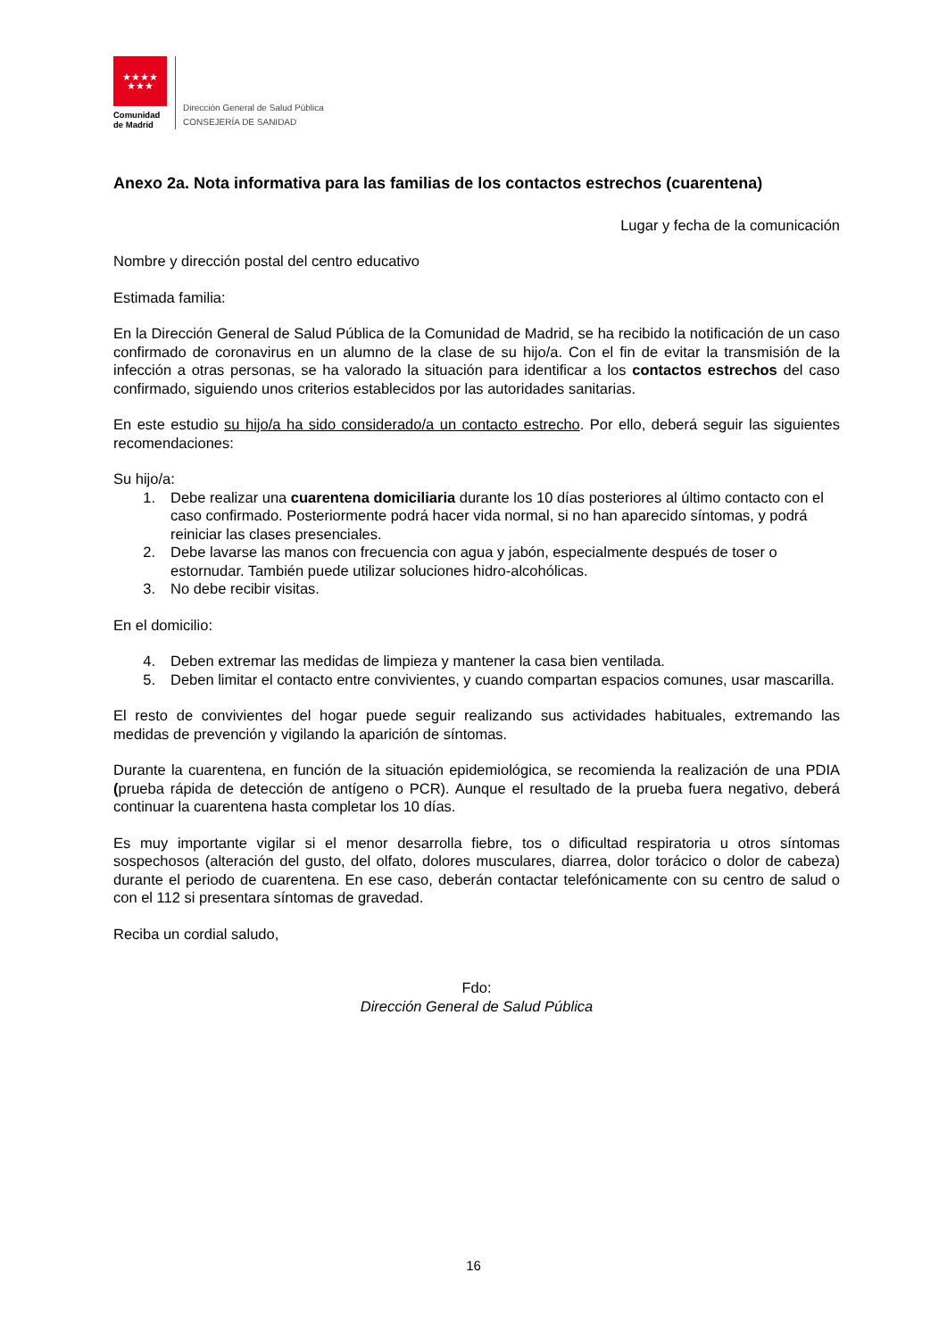★★★★
★★★
Comunidad
de Madrid
Dirección General de Salud Pública
CONSEJERÍA DE SANIDAD
Anexo 2a. Nota informativa para las familias de los contactos estrechos (cuarentena)
Lugar y fecha de la comunicación
Nombre y dirección postal del centro educativo
Estimada familia:
En la Dirección General de Salud Pública de la Comunidad de Madrid, se ha recibido la notificación de un caso confirmado de coronavirus en un alumno de la clase de su hijo/a. Con el fin de evitar la transmisión de la infección a otras personas, se ha valorado la situación para identificar a los contactos estrechos del caso confirmado, siguiendo unos criterios establecidos por las autoridades sanitarias.
En este estudio su hijo/a ha sido considerado/a un contacto estrecho. Por ello, deberá seguir las siguientes recomendaciones:
Su hijo/a:
1. Debe realizar una cuarentena domiciliaria durante los 10 días posteriores al último contacto con el caso confirmado. Posteriormente podrá hacer vida normal, si no han aparecido síntomas, y podrá reiniciar las clases presenciales.
2. Debe lavarse las manos con frecuencia con agua y jabón, especialmente después de toser o estornudar. También puede utilizar soluciones hidro-alcohólicas.
3. No debe recibir visitas.
En el domicilio:
4. Deben extremar las medidas de limpieza y mantener la casa bien ventilada.
5. Deben limitar el contacto entre convivientes, y cuando compartan espacios comunes, usar mascarilla.
El resto de convivientes del hogar puede seguir realizando sus actividades habituales, extremando las medidas de prevención y vigilando la aparición de síntomas.
Durante la cuarentena, en función de la situación epidemiológica, se recomienda la realización de una PDIA (prueba rápida de detección de antígeno o PCR). Aunque el resultado de la prueba fuera negativo, deberá continuar la cuarentena hasta completar los 10 días.
Es muy importante vigilar si el menor desarrolla fiebre, tos o dificultad respiratoria u otros síntomas sospechosos (alteración del gusto, del olfato, dolores musculares, diarrea, dolor torácico o dolor de cabeza) durante el periodo de cuarentena. En ese caso, deberán contactar telefónicamente con su centro de salud o con el 112 si presentara síntomas de gravedad.
Reciba un cordial saludo,
Fdo:
Dirección General de Salud Pública
16